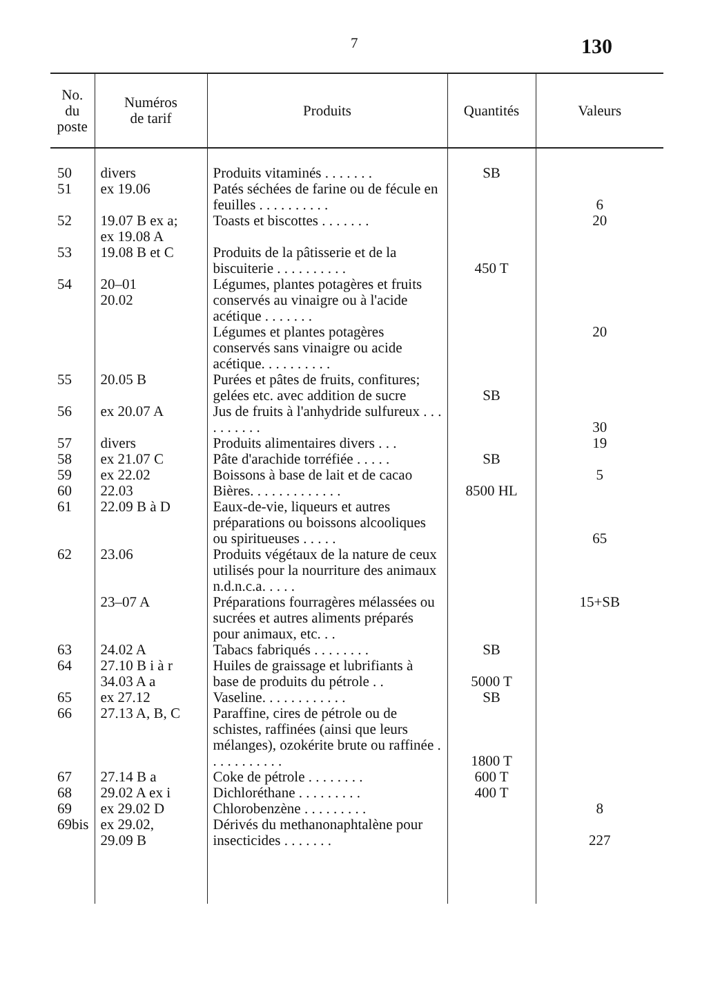7 130
| No. du poste | Numéros de tarif | Produits | Quantités | Valeurs |
| --- | --- | --- | --- | --- |
| 50 | divers | Produits vitaminés . . . . . . . | SB | |
| 51 | ex 19.06 | Patés séchées de farine ou de fécule en feuilles . . . . . . . . . . | | 6 |
| 52 | 19.07 B ex a; ex 19.08 A | Toasts et biscottes . . . . . . . | | 20 |
| 53 | 19.08 B et C | Produits de la pâtisserie et de la biscuiterie . . . . . . . . . . | 450 T | |
| 54 | 20–01 20.02 | Légumes, plantes potagères et fruits conservés au vinaigre ou à l'acide acétique . . . . . . . Légumes et plantes potagères conservés sans vinaigre ou acide acétique. . . . . . . . . . | | 20 |
| 55 | 20.05 B | Purées et pâtes de fruits, confitures; gelées etc. avec addition de sucre | SB | |
| 56 | ex 20.07 A | Jus de fruits à l'anhydride sulfureux . . . . . . . . . . | | 30 |
| 57 | divers | Produits alimentaires divers . . . | | 19 |
| 58 | ex 21.07 C | Pâte d'arachide torréfiée . . . . . | SB | |
| 59 | ex 22.02 | Boissons à base de lait et de cacao | | 5 |
| 60 | 22.03 | Bières. . . . . . . . . . . . . | 8500 HL | |
| 61 | 22.09 B à D | Eaux-de-vie, liqueurs et autres préparations ou boissons alcooliques ou spiritueuses . . . . . | | 65 |
| 62 | 23.06 23–07 A | Produits végétaux de la nature de ceux utilisés pour la nourriture des animaux n.d.n.c.a. . . . . Préparations fourragères mélassées ou sucrées et autres aliments préparés pour animaux, etc. . . | | 15+SB |
| 63 | 24.02 A | Tabacs fabriqués . . . . . . . . | SB | |
| 64 | 27.10 B i à r 34.03 A a | Huiles de graissage et lubrifiants à base de produits du pétrole . . | 5000 T | |
| 65 | ex 27.12 | Vaseline. . . . . . . . . . . . | SB | |
| 66 | 27.13 A, B, C | Paraffine, cires de pétrole ou de schistes, raffinées (ainsi que leurs mélanges), ozokérite brute ou raffinée . . . . . . . . . . . | 1800 T | |
| 67 | 27.14 B a | Coke de pétrole . . . . . . . . | 600 T | |
| 68 | 29.02 A ex i | Dichloréthane . . . . . . . . . | 400 T | |
| 69 | ex 29.02 D | Chlorobenzène . . . . . . . . . | | 8 |
| 69bis | ex 29.02, 29.09 B | Dérivés du methanonaphtalène pour insecticides . . . . . . . | | 227 |